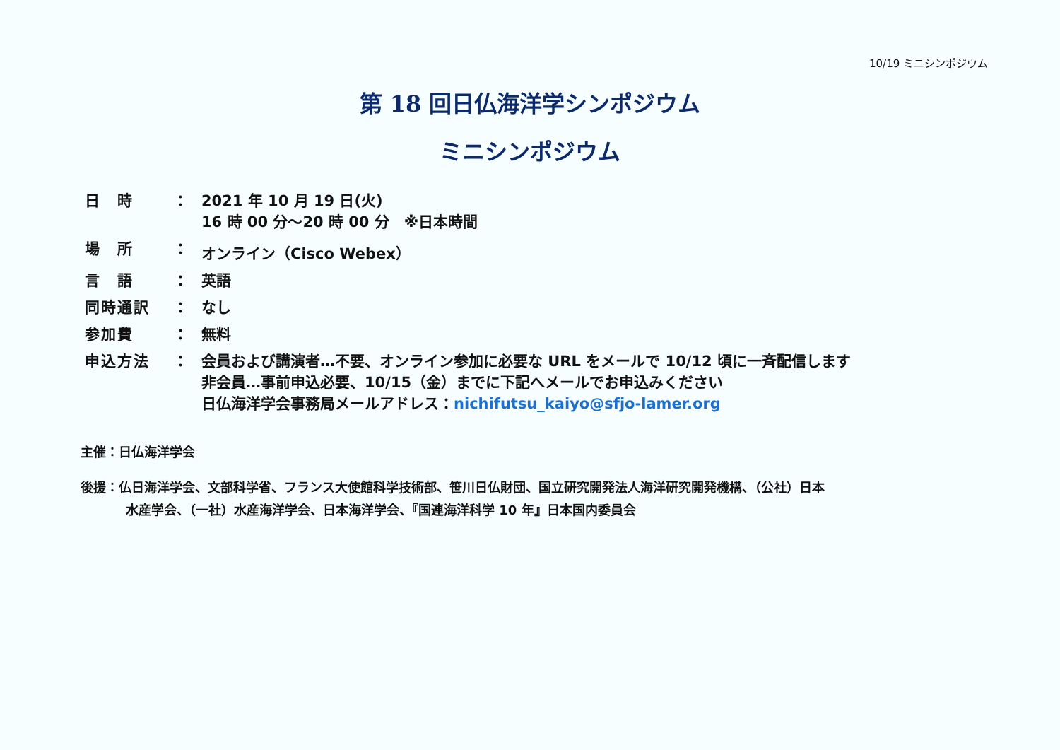10/19 ミニシンポジウム
第 18 回日仏海洋学シンポジウム
ミニシンポジウム
| 日 時 | ： | 2021 年 10 月 19 日(火) 16 時 00 分～20 時 00 分 ※日本時間 |
| 場 所 | ： | オンライン（Cisco Webex） |
| 言 語 | ： | 英語 |
| 同時通訳 | ： | なし |
| 参加費 | ： | 無料 |
| 申込方法 | ： | 会員および講演者…不要、オンライン参加に必要な URL をメールで 10/12 頃に一斉配信します 非会員…事前申込必要、10/15（金）までに下記へメールでお申込みください 日仏海洋学会事務局メールアドレス： nichifutsu_kaiyo@sfjo-lamer.org |
主催：日仏海洋学会
後援：仏日海洋学会、文部科学省、フランス大使館科学技術部、笹川日仏財団、国立研究開発法人海洋研究開発機構、（公社）日本
水産学会、（一社）水産海洋学会、日本海洋学会、『国連海洋科学 10 年』日本国内委員会